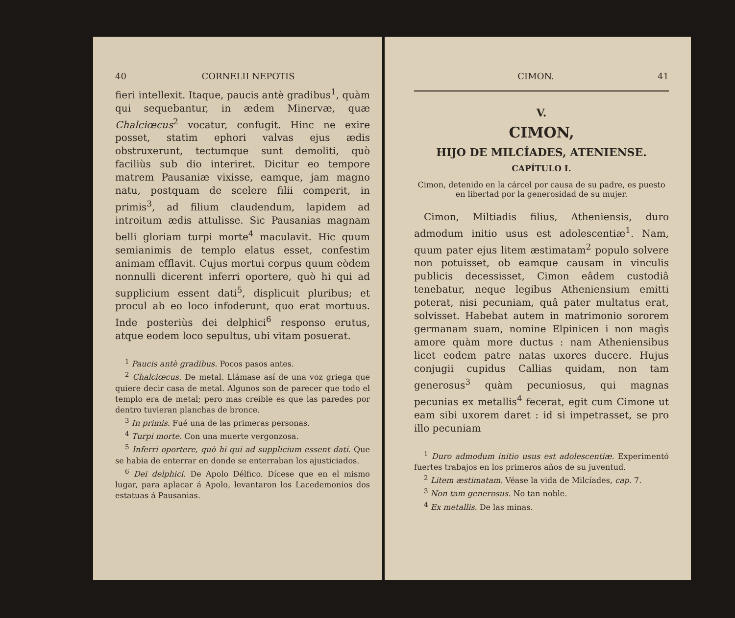40 CORNELII NEPOTIS
fieri intellexit. Itaque, paucis antè gradibus<sup>1</sup>, quàm qui sequebantur, in ædem Minervæ, quæ Chalciœcus<sup>2</sup> vocatur, confugit. Hinc ne exire posset, statim ephori valvas ejus ædis obstruxerunt, tectumque sunt demoliti, quò faciliùs sub dio interiret. Dicitur eo tempore matrem Pausaniæ vixisse, eamque, jam magno natu, postquam de scelere filii comperit, in primis<sup>3</sup>, ad filium claudendum, lapidem ad introitum ædis attulisse. Sic Pausanias magnam belli gloriam turpi morte<sup>4</sup> maculavit. Hic quum semianimis de templo elatus esset, confestim animam efflavit. Cujus mortui corpus quum eòdem nonnulli dicerent inferri oportere, quò hi qui ad supplicium essent dati<sup>5</sup>, displicuit pluribus; et procul ab eo loco infoderunt, quo erat mortuus. Inde posteriùs dei delphici<sup>6</sup> responso erutus, atque eodem loco sepultus, ubi vitam posuerat.
<sup>1</sup> Paucis antè gradibus. Pocos pasos antes.
<sup>2</sup> Chalciœcus. De metal. Llámase así de una voz griega que quiere decir casa de metal. Algunos son de parecer que todo el templo era de metal; pero mas creible es que las paredes por dentro tuvieran planchas de bronce.
<sup>3</sup> In primis. Fué una de las primeras personas.
<sup>4</sup> Turpi morte. Con una muerte vergonzosa.
<sup>5</sup> Inferri oportere, quò hi qui ad supplicium essent dati. Que se habia de enterrar en donde se enterraban los ajusticiados.
<sup>6</sup> Dei delphici. De Apolo Délfico. Dícese que en el mismo lugar, para aplacar á Apolo, levantaron los Lacedemonios dos estatuas á Pausanias.
CIMON. 41
V.
CIMON,
HIJO DE MILCÍADES, ATENIENSE.
CAPÍTULO I.
Cimon, detenido en la cárcel por causa de su padre, es puesto en libertad por la generosidad de su mujer.
Cimon, Miltiadis filius, Atheniensis, duro admodum initio usus est adolescentiæ<sup>1</sup>. Nam, quum pater ejus litem æstimatam<sup>2</sup> populo solvere non potuisset, ob eamque causam in vinculis publicis decessisset, Cimon eâdem custodiâ tenebatur, neque legibus Atheniensium emitti poterat, nisi pecuniam, quâ pater multatus erat, solvisset. Habebat autem in matrimonio sororem germanam suam, nomine Elpinicen i non magìs amore quàm more ductus : nam Atheniensibus licet eodem patre natas uxores ducere. Hujus conjugii cupidus Callias quidam, non tam generosus<sup>3</sup> quàm pecuniosus, qui magnas pecunias ex metallis<sup>4</sup> fecerat, egit cum Cimone ut eam sibi uxorem daret : id si impetrasset, se pro illo pecuniam
<sup>1</sup> Duro admodum initio usus est adolescentiæ. Experimentó fuertes trabajos en los primeros años de su juventud.
<sup>2</sup> Litem æstimatam. Véase la vida de Milcíades, cap. 7.
<sup>3</sup> Non tam generosus. No tan noble.
<sup>4</sup> Ex metallis. De las minas.